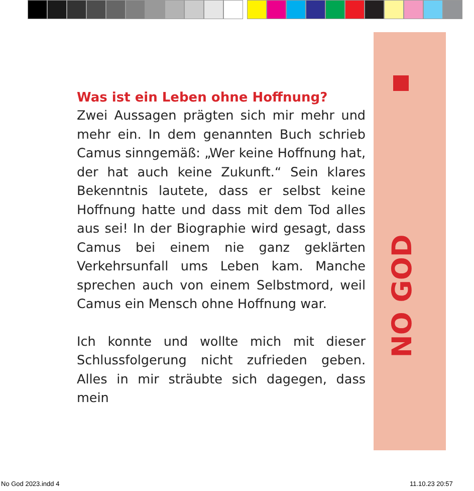NO GOD
Was ist ein Leben ohne Hoffnung?
Zwei Aussagen prägten sich mir mehr und mehr ein. In dem genannten Buch schrieb Camus sinngemäß: „Wer keine Hoffnung hat, der hat auch keine Zukunft.“ Sein klares Bekenntnis lautete, dass er selbst keine Hoffnung hatte und dass mit dem Tod alles aus sei! In der Biographie wird gesagt, dass Camus bei einem nie ganz geklärten Verkehrsunfall ums Leben kam. Manche sprechen auch von einem Selbstmord, weil Camus ein Mensch ohne Hoffnung war.
Ich konnte und wollte mich mit dieser Schlussfolgerung nicht zufrieden geben. Alles in mir sträubte sich dagegen, dass mein
No God 2023.indd 4 11.10.23 20:57